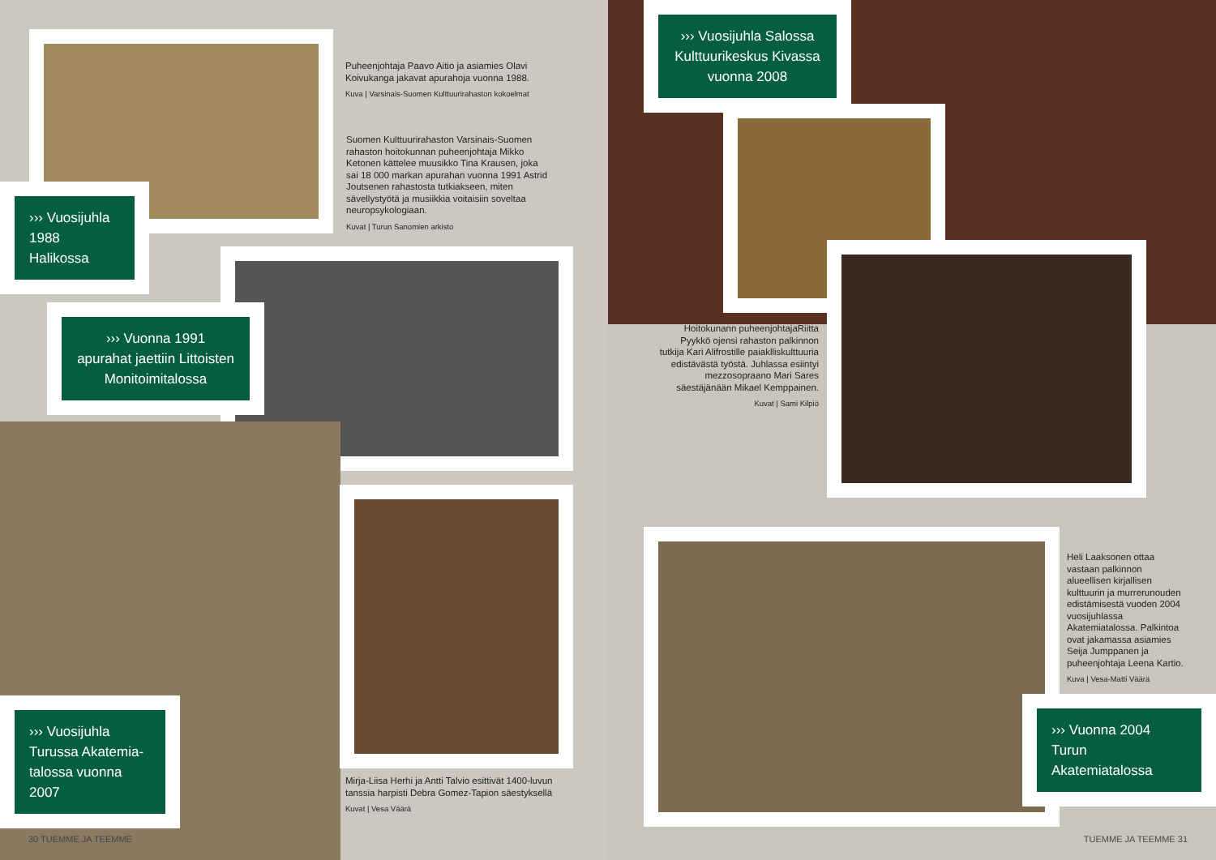Puheenjohtaja Paavo Aitio ja asiamies Olavi Koivukanga jakavat apurahoja vuonna 1988.
Kuva | Varsinais-Suomen Kulttuurirahaston kokoelmat
››› Vuosijuhla
1988 Halikossa
Suomen Kulttuurirahaston Varsinais-Suomen rahaston hoitokunnan puheenjohtaja Mikko Ketonen kättelee muusikko Tina Krausen, joka sai 18 000 markan apurahan vuonna 1991 Astrid Joutsenen rahastosta tutkiakseen, miten sävellystyötä ja musiikkia voitaisiin soveltaa neuropsykologiaan.
Kuvat | Turun Sanomien arkisto
››› Vuonna 1991
apurahat jaettiin Littoisten Monitoimitalossa
››› Vuosijuhla
Turussa Akatemia-
talossa vuonna 2007
Mirja-Liisa Herhi ja Antti Talvio esittivät 1400-luvun tanssia harpisti Debra Gomez-Tapion säestyksellä
Kuvat | Vesa Väärä
30 TUEMME JA TEEMME
››› Vuosijuhla Salossa Kulttuurikeskus Kivassa vuonna 2008
Hoitokunann puheenjohtajaRiitta Pyykkö ojensi rahaston palkinnon tutkija Kari Alifrostille paiaklliskulttuuria edistävästä työstä. Juhlassa esiintyi mezzosopraano Mari Sares säestäjänään Mikael Kemppainen.
Kuvat | Sami Kilpiö
Heli Laaksonen ottaa vastaan palkinnon alueellisen kirjallisen kulttuurin ja murrerunouden edistämisestä vuoden 2004 vuosijuhlassa Akatemiatalossa. Palkintoa ovat jakamassa asiamies Seija Jumppanen ja puheenjohtaja Leena Kartio.
Kuva | Vesa-Matti Väärä
››› Vuonna 2004
Turun Akatemiatalossa
TUEMME JA TEEMME 31